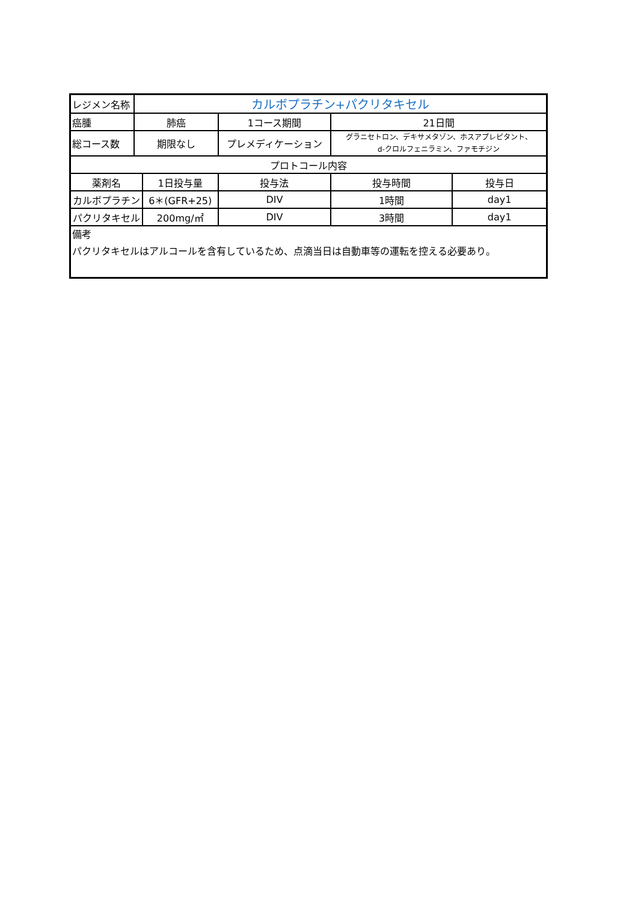| レジメン名称 | カルボプラチン+パクリタキセル | | | | |
| 癌腫 | 肺癌 | | 1コース期間 | 21日間 | |
| 総コース数 | 期限なし | | プレメディケーション | グラニセトロン、デキサメタゾン、ホスアプレピタント、 d-クロルフェニラミン、ファモチジン | |
| プロトコール内容 | | | | | |
| 薬剤名 | | 1日投与量 | 投与法 | 投与時間 | 投与日 |
| カルボプラチン | | 6＊(GFR+25) | DIV | 1時間 | day1 |
| パクリタキセル | | 200mg/㎡ | DIV | 3時間 | day1 |
| 備考 パクリタキセルはアルコールを含有しているため、点滴当日は自動車等の運転を控える必要あり。 | | | | | |